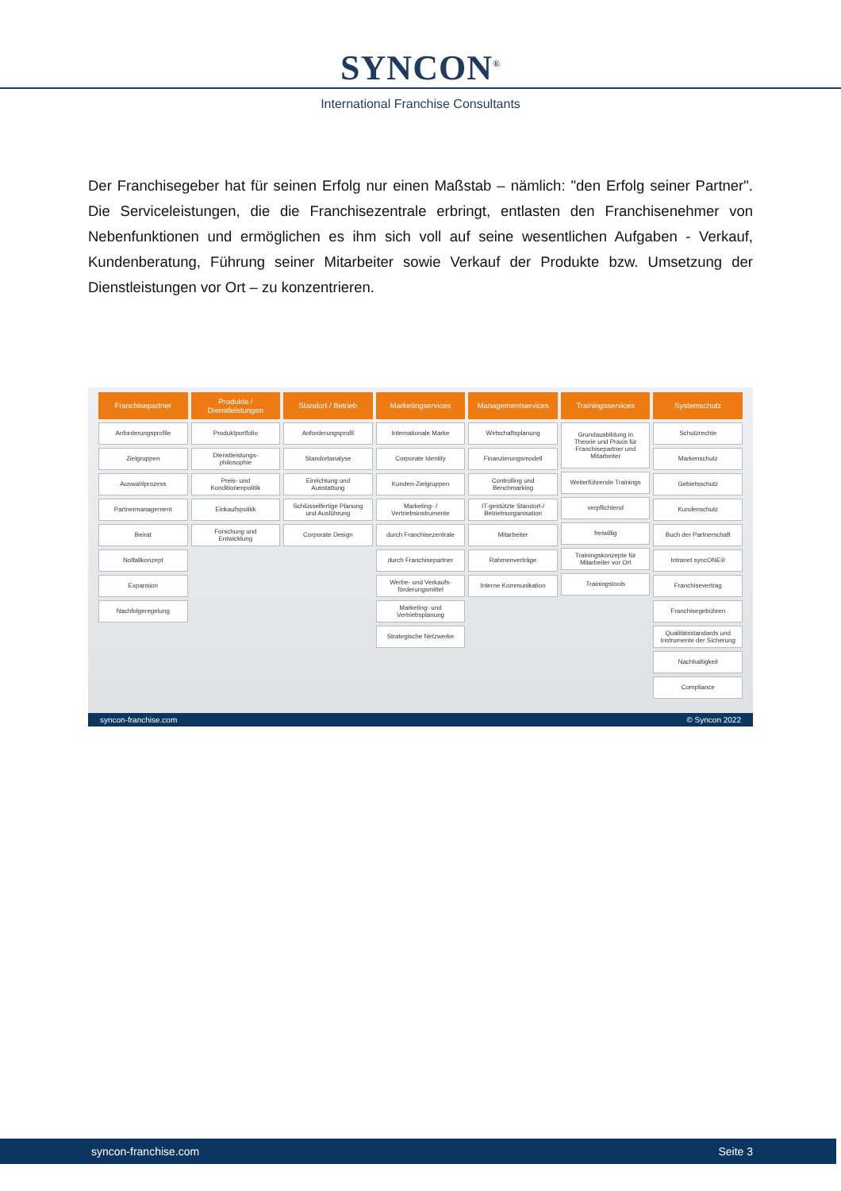SYNCON<sup>®</sup>
International Franchise Consultants
Der Franchisegeber hat für seinen Erfolg nur einen Maßstab – nämlich: "den Erfolg seiner Partner". Die Serviceleistungen, die die Franchisezentrale erbringt, entlasten den Franchisenehmer von Nebenfunktionen und ermöglichen es ihm sich voll auf seine wesentlichen Aufgaben - Verkauf, Kundenberatung, Führung seiner Mitarbeiter sowie Verkauf der Produkte bzw. Umsetzung der Dienstleistungen vor Ort – zu konzentrieren.
Franchisepartner
Anforderungsprofile
Zielgruppen
Auswahlprozess
Partnermanagement
Beirat
Notfallkonzept
Expansion
Nachfolgeregelung
Produkte /
Dienstleistungen
Produktportfolio
Dienstleistungs-
philosophie
Preis- und
Konditionenpolitik
Einkaufspolitik
Forschung und
Entwicklung
Standort / Betrieb
Anforderungsprofil
Standortanalyse
Einrichtung und
Ausstattung
Schlüsselfertige Planung
und Ausführung
Corporate Design
Marketingservices
Internationale Marke
Corporate Identity
Kunden-Zielgruppen
Marketing- /
Vertriebsinstrumente
durch Franchisezentrale
durch Franchisepartner
Werbe- und Verkaufs-
förderungsmittel
Marketing- und
Vertriebsplanung
Strategische Netzwerke
Managementservices
Wirtschaftsplanung
Finanzierungsmodell
Controlling und
Benchmarking
IT-gestützte Standort-/
Betriebsorganisation
Mitarbeiter
Rahmenverträge
Interne Kommunikation
Trainingsservices
Grundausbildung in
Theorie und Praxis für
Franchisepartner und
Mitarbeiter
Weiterführende Trainings
verpflichtend
freiwillig
Trainingskonzepte für
Mitarbeiter vor Ort
Trainingstools
Systemschutz
Schutzrechte
Markenschutz
Gebietsschutz
Kundenschutz
Buch der Partnerschaft
Intranet syncONE®
Franchisevertrag
Franchisegebühren
Qualitätsstandards und
Instrumente der Sicherung
Nachhaltigkeit
Compliance
syncon-franchise.com © Syncon 2022
syncon-franchise.com Seite 3